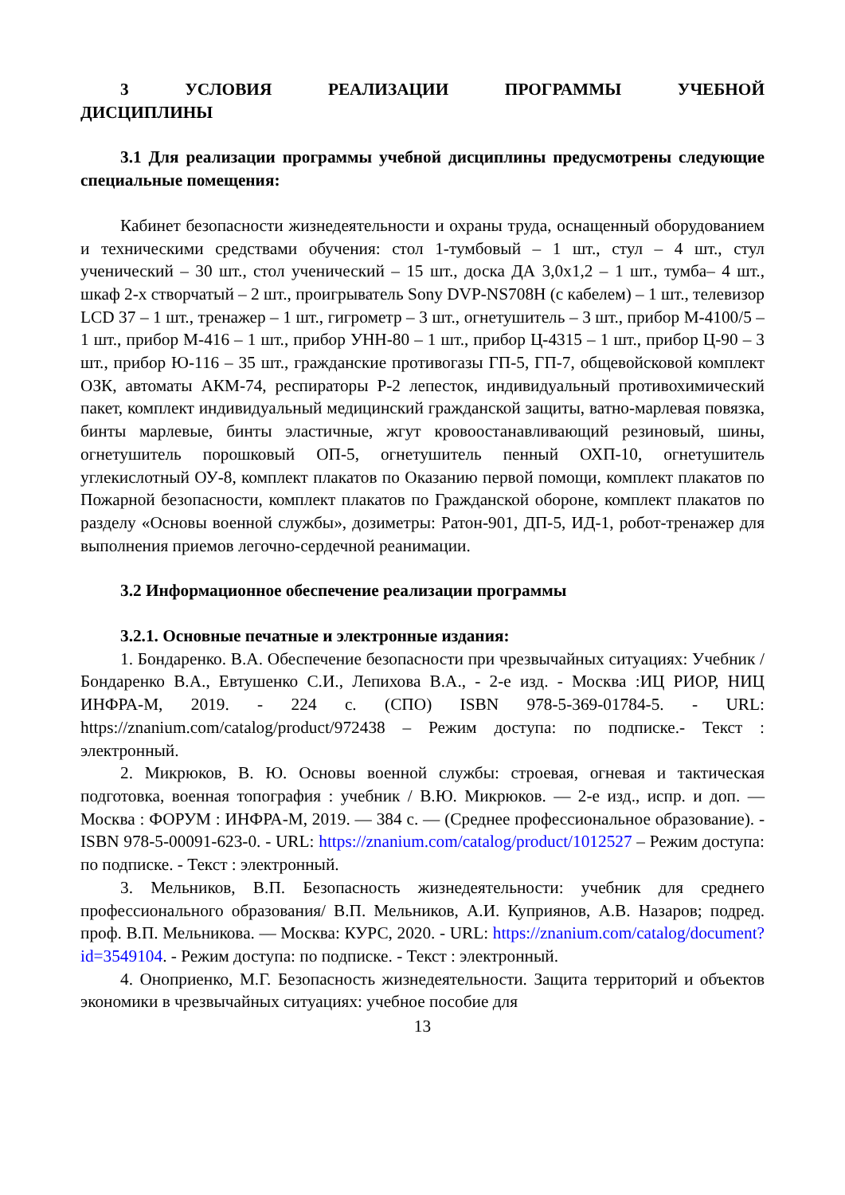3 УСЛОВИЯ РЕАЛИЗАЦИИ ПРОГРАММЫ УЧЕБНОЙ ДИСЦИПЛИНЫ
3.1 Для реализации программы учебной дисциплины предусмотрены следующие специальные помещения:
Кабинет безопасности жизнедеятельности и охраны труда, оснащенный оборудованием и техническими средствами обучения: стол 1-тумбовый – 1 шт., стул – 4 шт., стул ученический – 30 шт., стол ученический – 15 шт., доска ДА 3,0х1,2 – 1 шт., тумба– 4 шт., шкаф 2-х створчатый – 2 шт., проигрыватель Sony DVP-NS708H (с кабелем) – 1 шт., телевизор LCD 37 – 1 шт., тренажер – 1 шт., гигрометр – 3 шт., огнетушитель – 3 шт., прибор М-4100/5 – 1 шт., прибор М-416 – 1 шт., прибор УНН-80 – 1 шт., прибор Ц-4315 – 1 шт., прибор Ц-90 – 3 шт., прибор Ю-116 – 35 шт., гражданские противогазы ГП-5, ГП-7, общевойсковой комплект ОЗК, автоматы АКМ-74, респираторы Р-2 лепесток, индивидуальный противохимический пакет, комплект индивидуальный медицинский гражданской защиты, ватно-марлевая повязка, бинты марлевые, бинты эластичные, жгут кровоостанавливающий резиновый, шины, огнетушитель порошковый ОП-5, огнетушитель пенный ОХП-10, огнетушитель углекислотный ОУ-8, комплект плакатов по Оказанию первой помощи, комплект плакатов по Пожарной безопасности, комплект плакатов по Гражданской обороне, комплект плакатов по разделу «Основы военной службы», дозиметры: Ратон-901, ДП-5, ИД-1, робот-тренажер для выполнения приемов легочно-сердечной реанимации.
3.2 Информационное обеспечение реализации программы
3.2.1. Основные печатные и электронные издания:
1. Бондаренко. В.А. Обеспечение безопасности при чрезвычайных ситуациях: Учебник / Бондаренко В.А., Евтушенко С.И., Лепихова В.А., - 2-е изд. - Москва :ИЦ РИОР, НИЦ ИНФРА-М, 2019. - 224 с. (СПО) ISBN 978-5-369-01784-5. - URL: https://znanium.com/catalog/product/972438 – Режим доступа: по подписке.- Текст : электронный.
2. Микрюков, В. Ю. Основы военной службы: строевая, огневая и тактическая подготовка, военная топография : учебник / В.Ю. Микрюков. — 2-е изд., испр. и доп. — Москва : ФОРУМ : ИНФРА-М, 2019. — 384 с. — (Среднее профессиональное образование). - ISBN 978-5-00091-623-0. - URL: https://znanium.com/catalog/product/1012527 – Режим доступа: по подписке. - Текст : электронный.
3. Мельников, В.П. Безопасность жизнедеятельности: учебник для среднего профессионального образования/ В.П. Мельников, А.И. Куприянов, А.В. Назаров; подред. проф. В.П. Мельникова. — Москва: КУРС, 2020. - URL: https://znanium.com/catalog/document?id=3549104. - Режим доступа: по подписке. - Текст : электронный.
4. Оноприенко, М.Г. Безопасность жизнедеятельности. Защита территорий и объектов экономики в чрезвычайных ситуациях: учебное пособие для
13